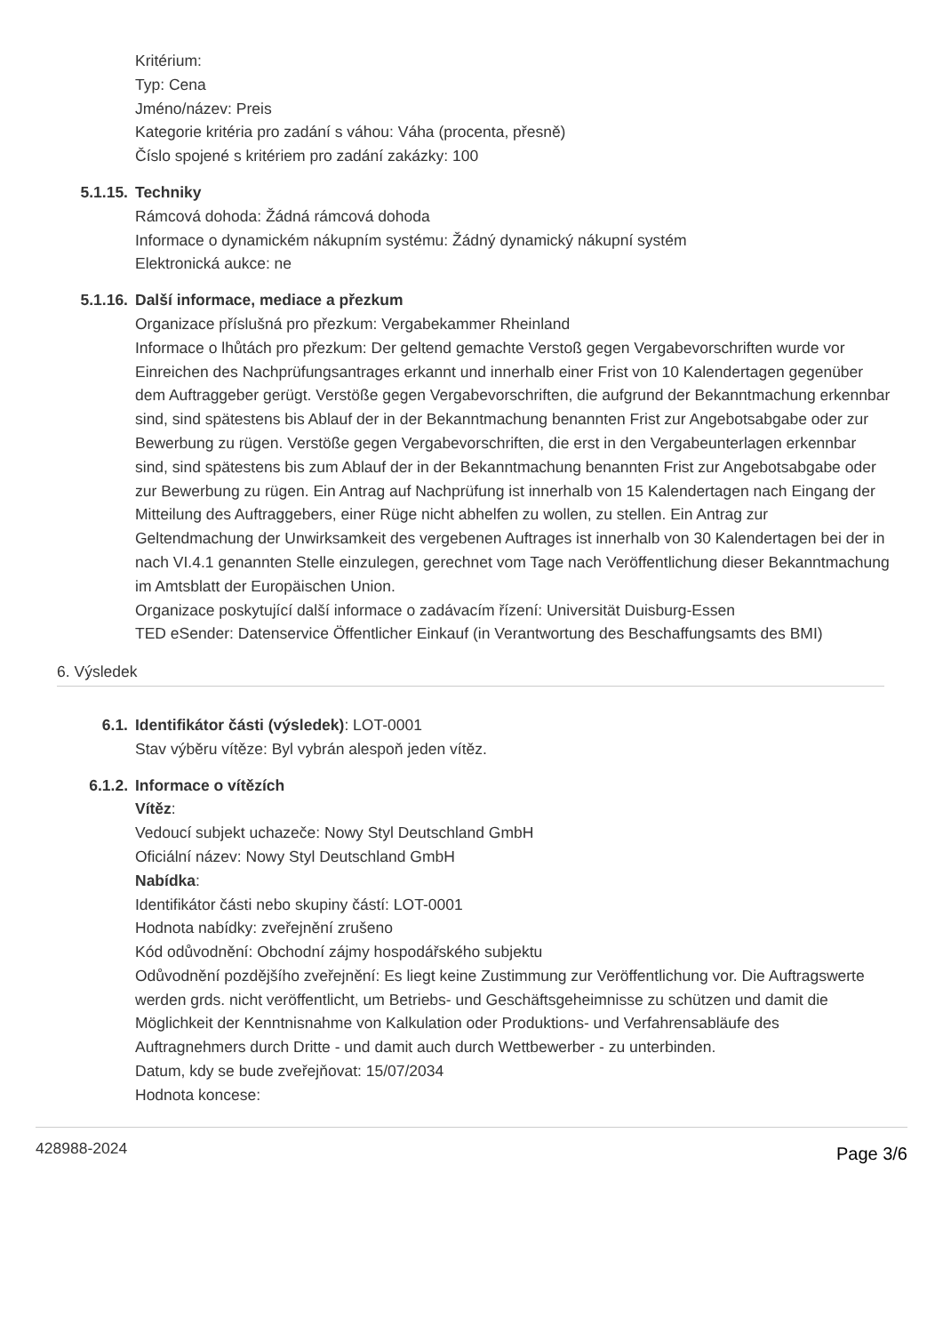Kritérium:
Typ: Cena
Jméno/název: Preis
Kategorie kritéria pro zadání s váhou: Váha (procenta, přesně)
Číslo spojené s kritériem pro zadání zakázky: 100
5.1.15. Techniky
Rámcová dohoda: Žádná rámcová dohoda
Informace o dynamickém nákupním systému: Žádný dynamický nákupní systém
Elektronická aukce: ne
5.1.16. Další informace, mediace a přezkum
Organizace příslušná pro přezkum: Vergabekammer Rheinland
Informace o lhůtách pro přezkum: Der geltend gemachte Verstoß gegen Vergabevorschriften wurde vor Einreichen des Nachprüfungsantrages erkannt und innerhalb einer Frist von 10 Kalendertagen gegenüber dem Auftraggeber gerügt. Verstöße gegen Vergabevorschriften, die aufgrund der Bekanntmachung erkennbar sind, sind spätestens bis Ablauf der in der Bekanntmachung benannten Frist zur Angebotsabgabe oder zur Bewerbung zu rügen. Verstöße gegen Vergabevorschriften, die erst in den Vergabeunterlagen erkennbar sind, sind spätestens bis zum Ablauf der in der Bekanntmachung benannten Frist zur Angebotsabgabe oder zur Bewerbung zu rügen. Ein Antrag auf Nachprüfung ist innerhalb von 15 Kalendertagen nach Eingang der Mitteilung des Auftraggebers, einer Rüge nicht abhelfen zu wollen, zu stellen. Ein Antrag zur Geltendmachung der Unwirksamkeit des vergebenen Auftrages ist innerhalb von 30 Kalendertagen bei der in nach VI.4.1 genannten Stelle einzulegen, gerechnet vom Tage nach Veröffentlichung dieser Bekanntmachung im Amtsblatt der Europäischen Union.
Organizace poskytující další informace o zadávacím řízení: Universität Duisburg-Essen
TED eSender: Datenservice Öffentlicher Einkauf (in Verantwortung des Beschaffungsamts des BMI)
6. Výsledek
6.1. Identifikátor části (výsledek): LOT-0001
Stav výběru vítěze: Byl vybrán alespoň jeden vítěz.
6.1.2. Informace o vítězích
Vítěz:
Vedoucí subjekt uchazeče: Nowy Styl Deutschland GmbH
Oficiální název: Nowy Styl Deutschland GmbH
Nabídka:
Identifikátor části nebo skupiny částí: LOT-0001
Hodnota nabídky: zveřejnění zrušeno
Kód odůvodnění: Obchodní zájmy hospodářského subjektu
Odůvodnění pozdějšího zveřejnění: Es liegt keine Zustimmung zur Veröffentlichung vor. Die Auftragswerte werden grds. nicht veröffentlicht, um Betriebs- und Geschäftsgeheimnisse zu schützen und damit die Möglichkeit der Kenntnisnahme von Kalkulation oder Produktions- und Verfahrensabläufe des Auftragnehmers durch Dritte - und damit auch durch Wettbewerber - zu unterbinden.
Datum, kdy se bude zveřejňovat: 15/07/2034
Hodnota koncese:
428988-2024 Page 3/6